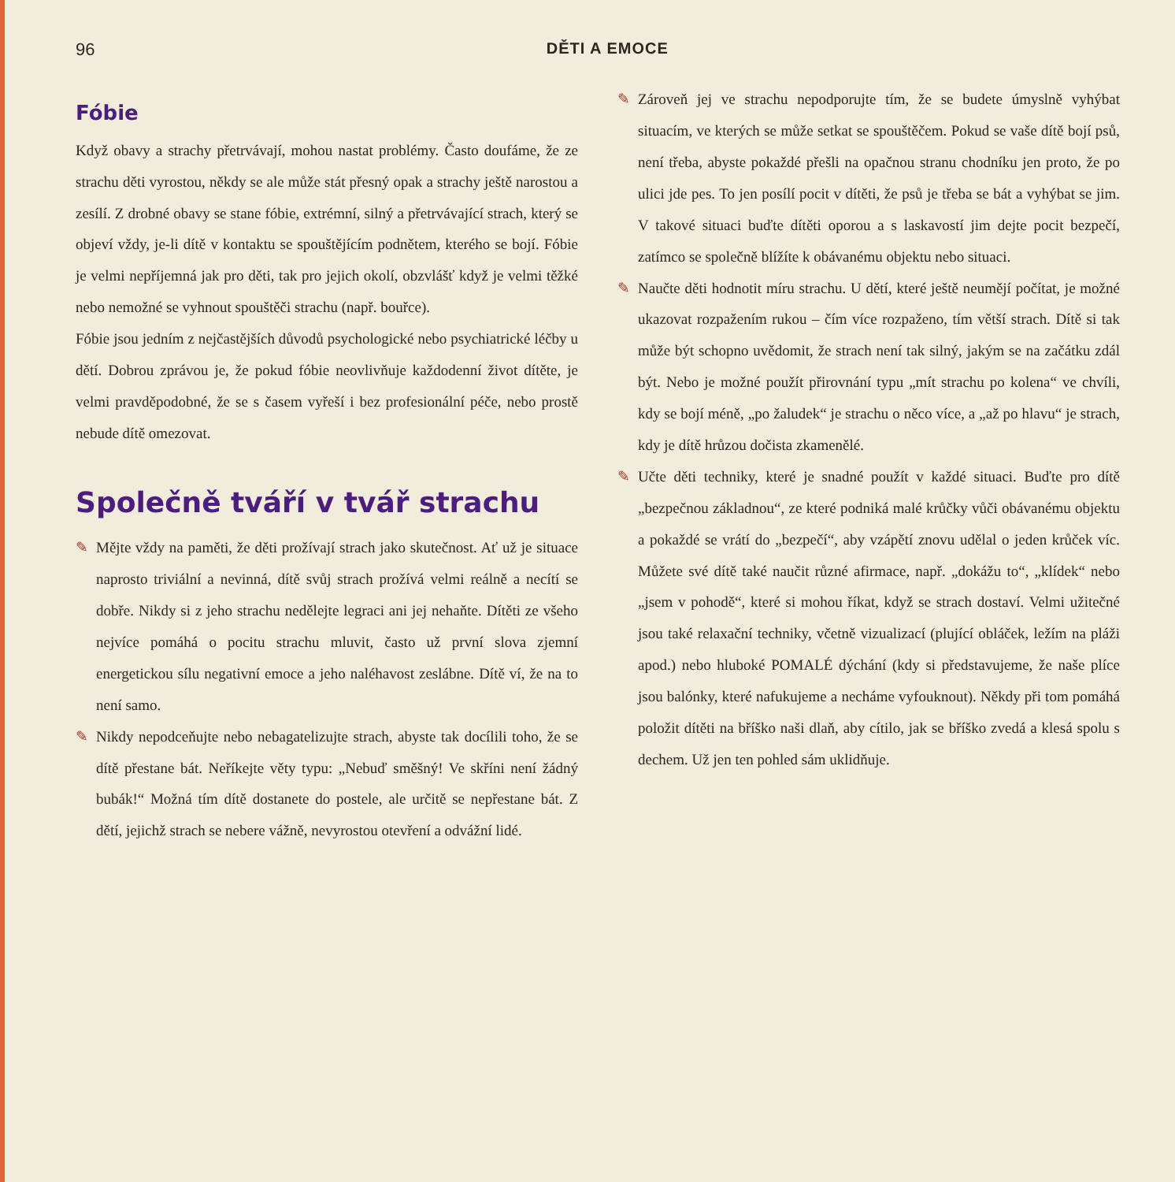96 DĚTI A EMOCE
Fóbie
Když obavy a strachy přetrvávají, mohou nastat problémy. Často doufáme, že ze strachu děti vyrostou, někdy se ale může stát přesný opak a strachy ještě narostou a zesílí. Z drobné obavy se stane fóbie, extrémní, silný a přetrvávající strach, který se objeví vždy, je-li dítě v kontaktu se spouštějícím podnětem, kterého se bojí. Fóbie je velmi nepříjemná jak pro děti, tak pro jejich okolí, obzvlášť když je velmi těžké nebo nemožné se vyhnout spouštěči strachu (např. bouřce).
Fóbie jsou jedním z nejčastějších důvodů psychologické nebo psychiatrické léčby u dětí. Dobrou zprávou je, že pokud fóbie neovlivňuje každodenní život dítěte, je velmi pravděpodobné, že se s časem vyřeší i bez profesionální péče, nebo prostě nebude dítě omezovat.
Společně tváří v tvář strachu
✎ Mějte vždy na paměti, že děti prožívají strach jako skutečnost. Ať už je situace naprosto triviální a nevinná, dítě svůj strach prožívá velmi reálně a necítí se dobře. Nikdy si z jeho strachu nedělejte legraci ani jej nehaňte. Dítěti ze všeho nejvíce pomáhá o pocitu strachu mluvit, často už první slova zjemní energetickou sílu negativní emoce a jeho naléhavost zeslábne. Dítě ví, že na to není samo.
✎ Nikdy nepodceňujte nebo nebagatelizujte strach, abyste tak docílili toho, že se dítě přestane bát. Neříkejte věty typu: „Nebuď směšný! Ve skříni není žádný bubák!“ Možná tím dítě dostanete do postele, ale určitě se nepřestane bát. Z dětí, jejichž strach se nebere vážně, nevyrostou otevření a odvážní lidé.
✎ Zároveň jej ve strachu nepodporujte tím, že se budete úmyslně vyhýbat situacím, ve kterých se může setkat se spouštěčem. Pokud se vaše dítě bojí psů, není třeba, abyste pokaždé přešli na opačnou stranu chodníku jen proto, že po ulici jde pes. To jen posílí pocit v dítěti, že psů je třeba se bát a vyhýbat se jim. V takové situaci buďte dítěti oporou a s laskavostí jim dejte pocit bezpečí, zatímco se společně blížíte k obávanému objektu nebo situaci.
✎ Naučte děti hodnotit míru strachu. U dětí, které ještě neumějí počítat, je možné ukazovat rozpažením rukou – čím více rozpaženo, tím větší strach. Dítě si tak může být schopno uvědomit, že strach není tak silný, jakým se na začátku zdál být. Nebo je možné použít přirovnání typu „mít strachu po kolena“ ve chvíli, kdy se bojí méně, „po žaludek“ je strachu o něco více, a „až po hlavu“ je strach, kdy je dítě hrůzou dočista zkamenělé.
✎ Učte děti techniky, které je snadné použít v každé situaci. Buďte pro dítě „bezpečnou základnou“, ze které podniká malé krůčky vůči obávanému objektu a pokaždé se vrátí do „bezpečí“, aby vzápětí znovu udělal o jeden krůček víc. Můžete své dítě také naučit různé afirmace, např. „dokážu to“, „klídek“ nebo „jsem v pohodě“, které si mohou říkat, když se strach dostaví. Velmi užitečné jsou také relaxační techniky, včetně vizualizací (plující obláček, ležím na pláži apod.) nebo hluboké POMALÉ dýchání (kdy si představujeme, že naše plíce jsou balónky, které nafukujeme a necháme vyfouknout). Někdy při tom pomáhá položit dítěti na bříško naši dlaň, aby cítilo, jak se bříško zvedá a klesá spolu s dechem. Už jen ten pohled sám uklidňuje.